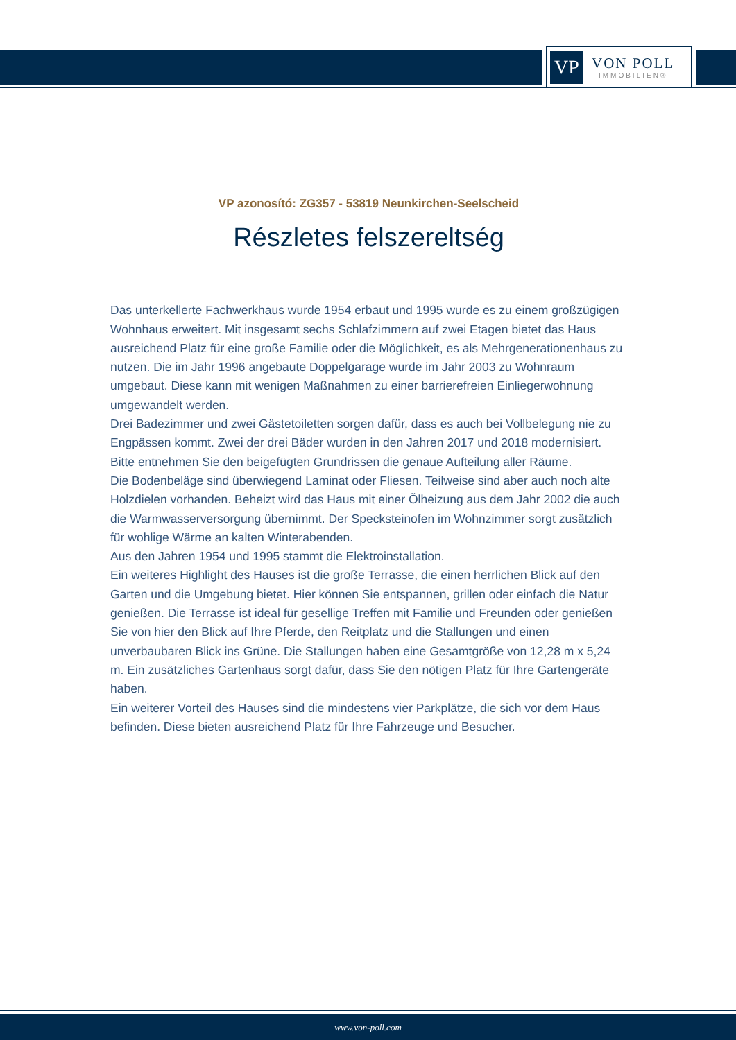VP
VON POLL
IMMOBILIEN®
VP azonosító: ZG357 - 53819 Neunkirchen-Seelscheid
Részletes felszereltség
Das unterkellerte Fachwerkhaus wurde 1954 erbaut und 1995 wurde es zu einem großzügigen Wohnhaus erweitert. Mit insgesamt sechs Schlafzimmern auf zwei Etagen bietet das Haus ausreichend Platz für eine große Familie oder die Möglichkeit, es als Mehrgenerationenhaus zu nutzen. Die im Jahr 1996 angebaute Doppelgarage wurde im Jahr 2003 zu Wohnraum umgebaut. Diese kann mit wenigen Maßnahmen zu einer barrierefreien Einliegerwohnung umgewandelt werden.
Drei Badezimmer und zwei Gästetoiletten sorgen dafür, dass es auch bei Vollbelegung nie zu Engpässen kommt. Zwei der drei Bäder wurden in den Jahren 2017 und 2018 modernisiert.
Bitte entnehmen Sie den beigefügten Grundrissen die genaue Aufteilung aller Räume.
Die Bodenbeläge sind überwiegend Laminat oder Fliesen. Teilweise sind aber auch noch alte Holzdielen vorhanden. Beheizt wird das Haus mit einer Ölheizung aus dem Jahr 2002 die auch die Warmwasserversorgung übernimmt. Der Specksteinofen im Wohnzimmer sorgt zusätzlich für wohlige Wärme an kalten Winterabenden.
Aus den Jahren 1954 und 1995 stammt die Elektroinstallation.
Ein weiteres Highlight des Hauses ist die große Terrasse, die einen herrlichen Blick auf den Garten und die Umgebung bietet. Hier können Sie entspannen, grillen oder einfach die Natur genießen. Die Terrasse ist ideal für gesellige Treffen mit Familie und Freunden oder genießen Sie von hier den Blick auf Ihre Pferde, den Reitplatz und die Stallungen und einen unverbaubaren Blick ins Grüne. Die Stallungen haben eine Gesamtgröße von 12,28 m x 5,24 m. Ein zusätzliches Gartenhaus sorgt dafür, dass Sie den nötigen Platz für Ihre Gartengeräte haben.
Ein weiterer Vorteil des Hauses sind die mindestens vier Parkplätze, die sich vor dem Haus befinden. Diese bieten ausreichend Platz für Ihre Fahrzeuge und Besucher.
www.von-poll.com